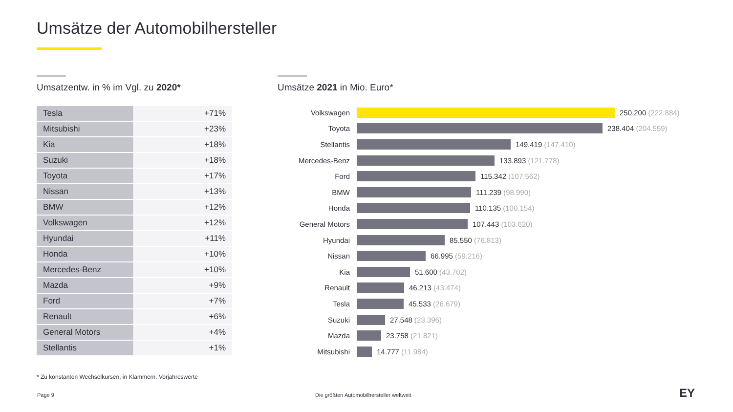Umsätze der Automobilhersteller
Umsatzentw. in % im Vgl. zu 2020*
Umsätze 2021 in Mio. Euro*
| Tesla | +71% |
| Mitsubishi | +23% |
| Kia | +18% |
| Suzuki | +18% |
| Toyota | +17% |
| Nissan | +13% |
| BMW | +12% |
| Volkswagen | +12% |
| Hyundai | +11% |
| Honda | +10% |
| Mercedes-Benz | +10% |
| Mazda | +9% |
| Ford | +7% |
| Renault | +6% |
| General Motors | +4% |
| Stellantis | +1% |
Volkswagen 250.200 (222.884)
Toyota 238.404 (204.559)
Stellantis 149.419 (147.410)
Mercedes-Benz 133.893 (121.778)
Ford 115.342 (107.562)
BMW 111.239 (98.990)
Honda 110.135 (100.154)
General Motors 107.443 (103.620)
Hyundai 85.550 (76.813)
Nissan 66.995 (59.216)
Kia 51.600 (43.702)
Renault 46.213 (43.474)
Tesla 45.533 (26.679)
Suzuki 27.548 (23.396)
Mazda 23.758 (21.821)
Mitsubishi 14.777 (11.984)
* Zu konstanten Wechselkursen; in Klammern: Vorjahreswerte
Page 9
Die größten Automobilhersteller weltweit
EY